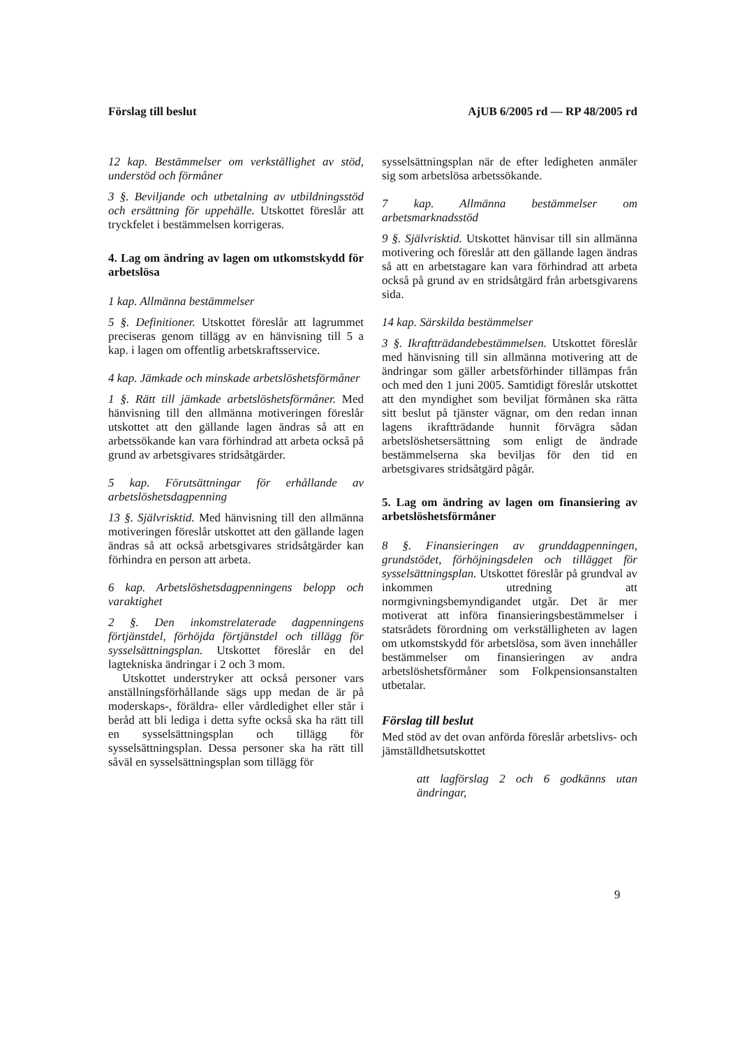Förslag till beslut AjUB 6/2005 rd — RP 48/2005 rd
12 kap. Bestämmelser om verkställighet av stöd, understöd och förmåner
3 §. Beviljande och utbetalning av utbildningsstöd och ersättning för uppehälle. Utskottet föreslår att tryckfelet i bestämmelsen korrigeras.
4. Lag om ändring av lagen om utkomstskydd för arbetslösa
1 kap. Allmänna bestämmelser
5 §. Definitioner. Utskottet föreslår att lagrummet preciseras genom tillägg av en hänvisning till 5 a kap. i lagen om offentlig arbetskraftsservice.
4 kap. Jämkade och minskade arbetslöshetsförmåner
1 §. Rätt till jämkade arbetslöshetsförmåner. Med hänvisning till den allmänna motiveringen föreslår utskottet att den gällande lagen ändras så att en arbetssökande kan vara förhindrad att arbeta också på grund av arbetsgivares stridsåtgärder.
5 kap. Förutsättningar för erhållande av arbetslöshetsdagpenning
13 §. Självrisktid. Med hänvisning till den allmänna motiveringen föreslår utskottet att den gällande lagen ändras så att också arbetsgivares stridsåtgärder kan förhindra en person att arbeta.
6 kap. Arbetslöshetsdagpenningens belopp och varaktighet
2 §. Den inkomstrelaterade dagpenningens förtjänstdel, förhöjda förtjänstdel och tillägg för sysselsättningsplan. Utskottet föreslår en del lagtekniska ändringar i 2 och 3 mom.
Utskottet understryker att också personer vars anställningsförhållande sägs upp medan de är på moderskaps-, föräldra- eller vårdledighet eller står i beråd att bli lediga i detta syfte också ska ha rätt till en sysselsättningsplan och tillägg för sysselsättningsplan. Dessa personer ska ha rätt till såväl en sysselsättningsplan som tillägg för
sysselsättningsplan när de efter ledigheten anmäler sig som arbetslösa arbetssökande.
7 kap. Allmänna bestämmelser om arbetsmarknadsstöd
9 §. Självrisktid. Utskottet hänvisar till sin allmänna motivering och föreslår att den gällande lagen ändras så att en arbetstagare kan vara förhindrad att arbeta också på grund av en stridsåtgärd från arbetsgivarens sida.
14 kap. Särskilda bestämmelser
3 §. Ikraftträdandebestämmelsen. Utskottet föreslår med hänvisning till sin allmänna motivering att de ändringar som gäller arbetsförhinder tillämpas från och med den 1 juni 2005. Samtidigt föreslår utskottet att den myndighet som beviljat förmånen ska rätta sitt beslut på tjänster vägnar, om den redan innan lagens ikraftträdande hunnit förvägra sådan arbetslöshetsersättning som enligt de ändrade bestämmelserna ska beviljas för den tid en arbetsgivares stridsåtgärd pågår.
5. Lag om ändring av lagen om finansiering av arbetslöshetsförmåner
8 §. Finansieringen av grunddagpenningen, grundstödet, förhöjningsdelen och tillägget för sysselsättningsplan. Utskottet föreslår på grundval av inkommen utredning att normgivningsbemyndigandet utgår. Det är mer motiverat att införa finansieringsbestämmelser i statsrådets förordning om verkställigheten av lagen om utkomstskydd för arbetslösa, som även innehåller bestämmelser om finansieringen av andra arbetslöshetsförmåner som Folkpensionsanstalten utbetalar.
Förslag till beslut
Med stöd av det ovan anförda föreslår arbetslivs- och jämställdhetsutskottet
att lagförslag 2 och 6 godkänns utan ändringar,
9